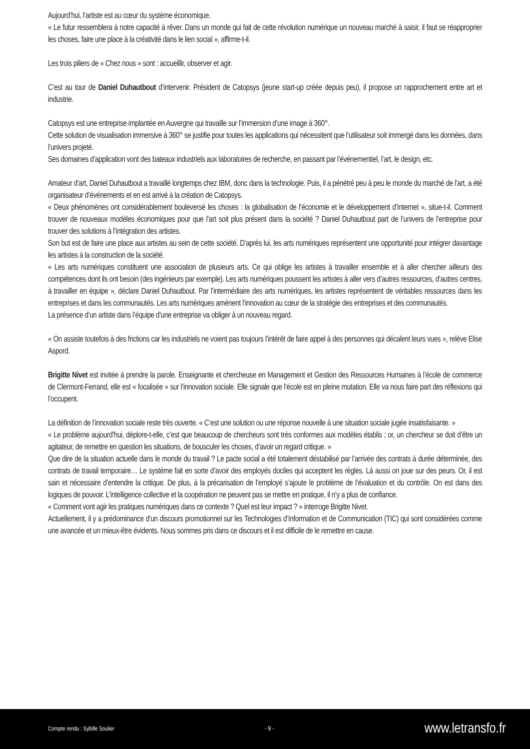Aujourd’hui, l’artiste est au cœur du système économique.
« Le futur ressemblera à notre capacité à rêver. Dans un monde qui fait de cette révolution numérique un nouveau marché à saisir, il faut se réapproprier les choses, faire une place à la créativité dans le lien social », affirme-t-il.
Les trois piliers de « Chez nous » sont : accueillir, observer et agir.
C’est au tour de Daniel Duhautbout d’intervenir. Président de Catopsys (jeune start-up créée depuis peu), il propose un rapprochement entre art et industrie.
Catopsys est une entreprise implantée en Auvergne qui travaille sur l’immersion d’une image à 360°.
Cette solution de visualisation immersive à 360° se justifie pour toutes les applications qui nécessitent que l’utilisateur soit immergé dans les données, dans l’univers projeté.
Ses domaines d’application vont des bateaux industriels aux laboratoires de recherche, en passant par l’événementiel, l’art, le design, etc.
Amateur d’art, Daniel Duhautbout a travaillé longtemps chez IBM, donc dans la technologie. Puis, il a pénétré peu à peu le monde du marché de l’art, a été organisateur d’événements et en est arrivé à la création de Catopsys.
« Deux phénomènes ont considérablement bouleversé les choses : la globalisation de l’économie et le développement d’Internet », situe-t-il. Comment trouver de nouveaux modèles économiques pour que l’art soit plus présent dans la société ? Daniel Duhautbout part de l’univers de l’entreprise pour trouver des solutions à l’intégration des artistes.
Son but est de faire une place aux artistes au sein de cette société. D’après lui, les arts numériques représentent une opportunité pour intégrer davantage les artistes à la construction de la société.
« Les arts numériques constituent une association de plusieurs arts. Ce qui oblige les artistes à travailler ensemble et à aller chercher ailleurs des compétences dont ils ont besoin (des ingénieurs par exemple). Les arts numériques poussent les artistes à aller vers d’autres ressources, d’autres centres, à travailler en équipe », déclare Daniel Duhautbout. Par l’intermédiaire des arts numériques, les artistes représentent de véritables ressources dans les entreprises et dans les communautés. Les arts numériques amènent l’innovation au cœur de la stratégie des entreprises et des communautés.
La présence d’un artiste dans l’équipe d’une entreprise va obliger à un nouveau regard.
« On assiste toutefois à des frictions car les industriels ne voient pas toujours l’intérêt de faire appel à des personnes qui décalent leurs vues », relève Elise Aspord.
Brigitte Nivet est invitée à prendre la parole. Enseignante et chercheuse en Management et Gestion des Ressources Humaines à l’école de commerce de Clermont-Ferrand, elle est « focalisée » sur l’innovation sociale. Elle signale que l’école est en pleine mutation. Elle va nous faire part des réflexions qui l’occupent.
La définition de l’innovation sociale reste très ouverte. « C’est une solution ou une réponse nouvelle à une situation sociale jugée insatisfaisante. »
« Le problème aujourd’hui, déplore-t-elle, c’est que beaucoup de chercheurs sont très conformes aux modèles établis ; or, un chercheur se doit d’être un agitateur, de remettre en question les situations, de bousculer les choses, d’avoir un regard critique. »
Que dire de la situation actuelle dans le monde du travail ? Le pacte social a été totalement déstabilisé par l’arrivée des contrats à durée déterminée, des contrats de travail temporaire… Le système fait en sorte d’avoir des employés dociles qui acceptent les règles. Là aussi on joue sur des peurs. Or, il est sain et nécessaire d’entendre la critique. De plus, à la précarisation de l’employé s’ajoute le problème de l’évaluation et du contrôle. On est dans des logiques de pouvoir. L’intelligence collective et la coopération ne peuvent pas se mettre en pratique, il n’y a plus de confiance.
« Comment vont agir les pratiques numériques dans ce contexte ? Quel est leur impact ? » interroge Brigitte Nivet.
Actuellement, il y a prédominance d’un discours promotionnel sur les Technologies d’Information et de Communication (TIC) qui sont considérées comme une avancée et un mieux-être évidents. Nous sommes pris dans ce discours et il est difficile de le remettre en cause.
Compte rendu : Sybille Soulier - 9 - www.letransfo.fr